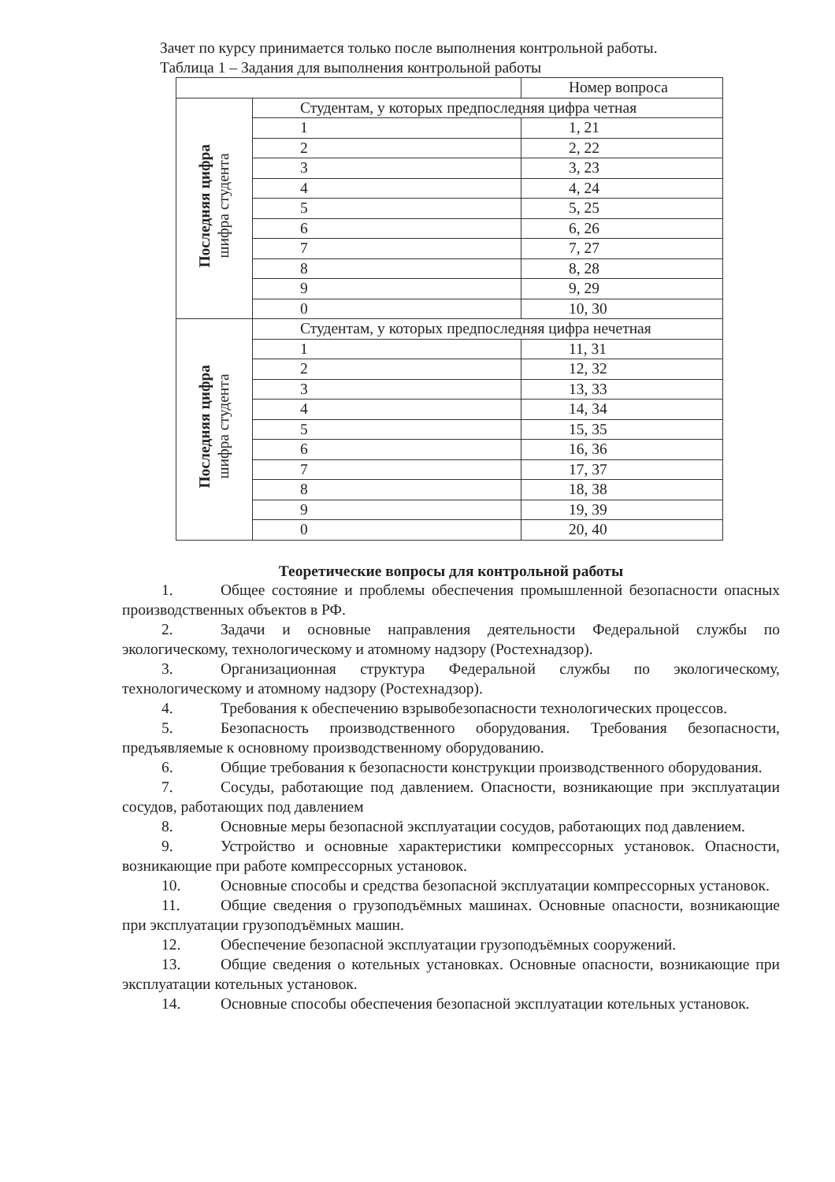Зачет по курсу принимается только после выполнения контрольной работы.
Таблица 1 – Задания для выполнения контрольной работы
| | | Номер вопроса |
| Последняя цифра шифра студента | Студентам, у которых предпоследняя цифра четная | |
| | 1 | 1, 21 |
| | 2 | 2, 22 |
| | 3 | 3, 23 |
| | 4 | 4, 24 |
| | 5 | 5, 25 |
| | 6 | 6, 26 |
| | 7 | 7, 27 |
| | 8 | 8, 28 |
| | 9 | 9, 29 |
| | 0 | 10, 30 |
| Последняя цифра шифра студента | Студентам, у которых предпоследняя цифра нечетная | |
| | 1 | 11, 31 |
| | 2 | 12, 32 |
| | 3 | 13, 33 |
| | 4 | 14, 34 |
| | 5 | 15, 35 |
| | 6 | 16, 36 |
| | 7 | 17, 37 |
| | 8 | 18, 38 |
| | 9 | 19, 39 |
| | 0 | 20, 40 |
Теоретические вопросы для контрольной работы
1. Общее состояние и проблемы обеспечения промышленной безопасности опасных производственных объектов в РФ.
2. Задачи и основные направления деятельности Федеральной службы по экологическому, технологическому и атомному надзору (Ростехнадзор).
3. Организационная структура Федеральной службы по экологическому, технологическому и атомному надзору (Ростехнадзор).
4. Требования к обеспечению взрывобезопасности технологических процессов.
5. Безопасность производственного оборудования. Требования безопасности, предъявляемые к основному производственному оборудованию.
6. Общие требования к безопасности конструкции производственного оборудования.
7. Сосуды, работающие под давлением. Опасности, возникающие при эксплуатации сосудов, работающих под давлением
8. Основные меры безопасной эксплуатации сосудов, работающих под давлением.
9. Устройство и основные характеристики компрессорных установок. Опасности, возникающие при работе компрессорных установок.
10. Основные способы и средства безопасной эксплуатации компрессорных установок.
11. Общие сведения о грузоподъёмных машинах. Основные опасности, возникающие при эксплуатации грузоподъёмных машин.
12. Обеспечение безопасной эксплуатации грузоподъёмных сооружений.
13. Общие сведения о котельных установках. Основные опасности, возникающие при эксплуатации котельных установок.
14. Основные способы обеспечения безопасной эксплуатации котельных установок.